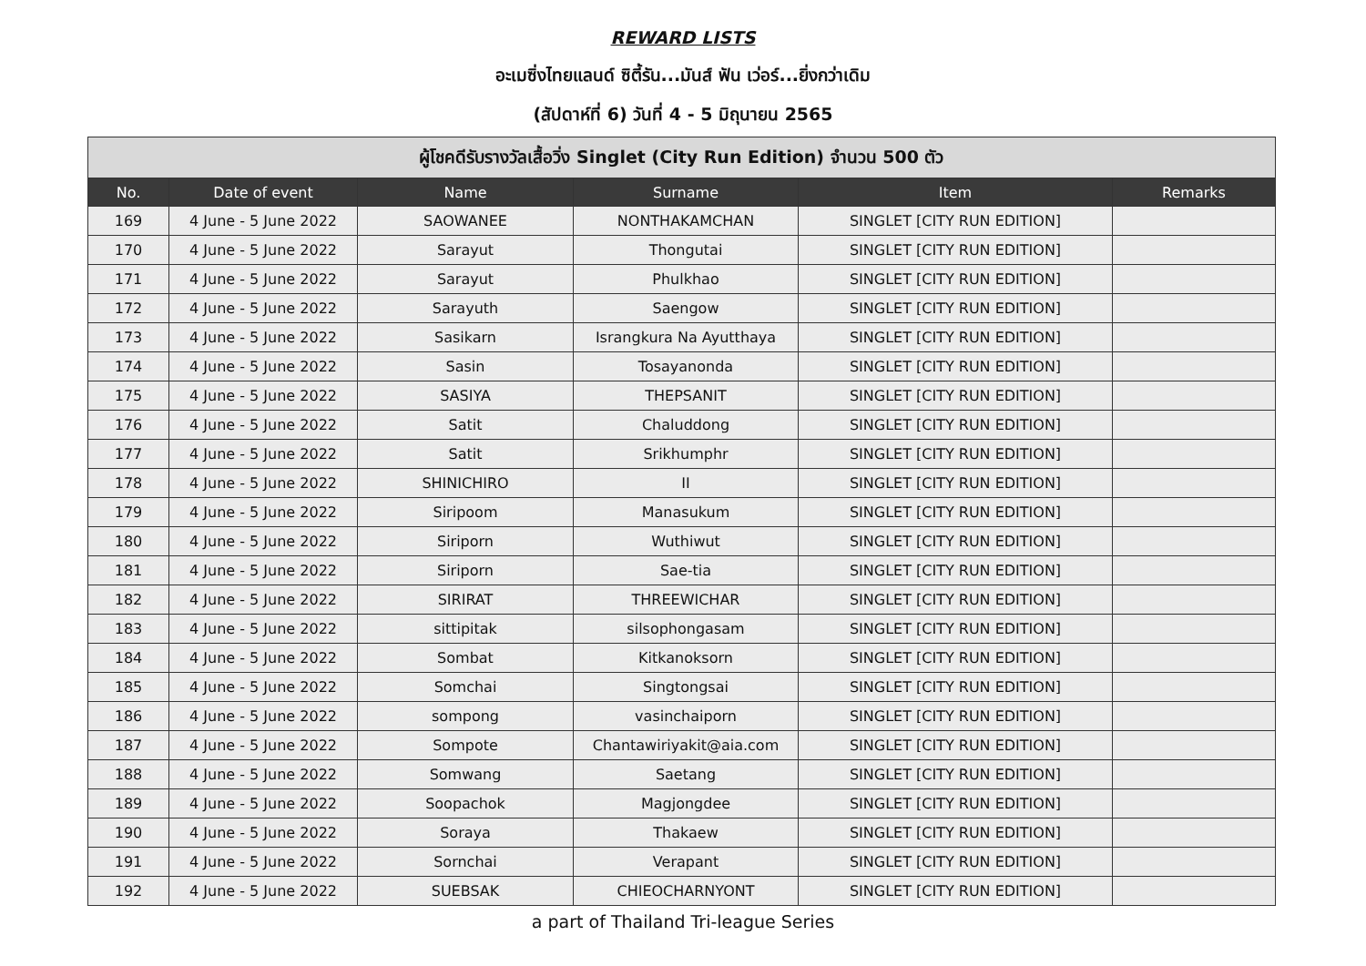REWARD LISTS
อะเมซิ่งไทยแลนด์ ซิตี้รัน...มันส์ ฟัน เว่อร์...ยิ่งกว่าเดิม
(สัปดาห์ที่ 6) วันที่ 4 - 5 มิถุนายน 2565
| ผู้โชคดีรับรางวัลเสื้อวิ่ง Singlet (City Run Edition) จำนวน 500 ตัว | | | | | |
| No. | Date of event | Name | Surname | Item | Remarks |
| 169 | 4 June - 5 June 2022 | SAOWANEE | NONTHAKAMCHAN | SINGLET [CITY RUN EDITION] | |
| 170 | 4 June - 5 June 2022 | Sarayut | Thongutai | SINGLET [CITY RUN EDITION] | |
| 171 | 4 June - 5 June 2022 | Sarayut | Phulkhao | SINGLET [CITY RUN EDITION] | |
| 172 | 4 June - 5 June 2022 | Sarayuth | Saengow | SINGLET [CITY RUN EDITION] | |
| 173 | 4 June - 5 June 2022 | Sasikarn | Israngkura Na Ayutthaya | SINGLET [CITY RUN EDITION] | |
| 174 | 4 June - 5 June 2022 | Sasin | Tosayanonda | SINGLET [CITY RUN EDITION] | |
| 175 | 4 June - 5 June 2022 | SASIYA | THEPSANIT | SINGLET [CITY RUN EDITION] | |
| 176 | 4 June - 5 June 2022 | Satit | Chaluddong | SINGLET [CITY RUN EDITION] | |
| 177 | 4 June - 5 June 2022 | Satit | Srikhumphr | SINGLET [CITY RUN EDITION] | |
| 178 | 4 June - 5 June 2022 | SHINICHIRO | II | SINGLET [CITY RUN EDITION] | |
| 179 | 4 June - 5 June 2022 | Siripoom | Manasukum | SINGLET [CITY RUN EDITION] | |
| 180 | 4 June - 5 June 2022 | Siriporn | Wuthiwut | SINGLET [CITY RUN EDITION] | |
| 181 | 4 June - 5 June 2022 | Siriporn | Sae-tia | SINGLET [CITY RUN EDITION] | |
| 182 | 4 June - 5 June 2022 | SIRIRAT | THREEWICHAR | SINGLET [CITY RUN EDITION] | |
| 183 | 4 June - 5 June 2022 | sittipitak | silsophongasam | SINGLET [CITY RUN EDITION] | |
| 184 | 4 June - 5 June 2022 | Sombat | Kitkanoksorn | SINGLET [CITY RUN EDITION] | |
| 185 | 4 June - 5 June 2022 | Somchai | Singtongsai | SINGLET [CITY RUN EDITION] | |
| 186 | 4 June - 5 June 2022 | sompong | vasinchaiporn | SINGLET [CITY RUN EDITION] | |
| 187 | 4 June - 5 June 2022 | Sompote | Chantawiriyakit@aia.com | SINGLET [CITY RUN EDITION] | |
| 188 | 4 June - 5 June 2022 | Somwang | Saetang | SINGLET [CITY RUN EDITION] | |
| 189 | 4 June - 5 June 2022 | Soopachok | Magjongdee | SINGLET [CITY RUN EDITION] | |
| 190 | 4 June - 5 June 2022 | Soraya | Thakaew | SINGLET [CITY RUN EDITION] | |
| 191 | 4 June - 5 June 2022 | Sornchai | Verapant | SINGLET [CITY RUN EDITION] | |
| 192 | 4 June - 5 June 2022 | SUEBSAK | CHIEOCHARNYONT | SINGLET [CITY RUN EDITION] | |
a part of Thailand Tri-league Series